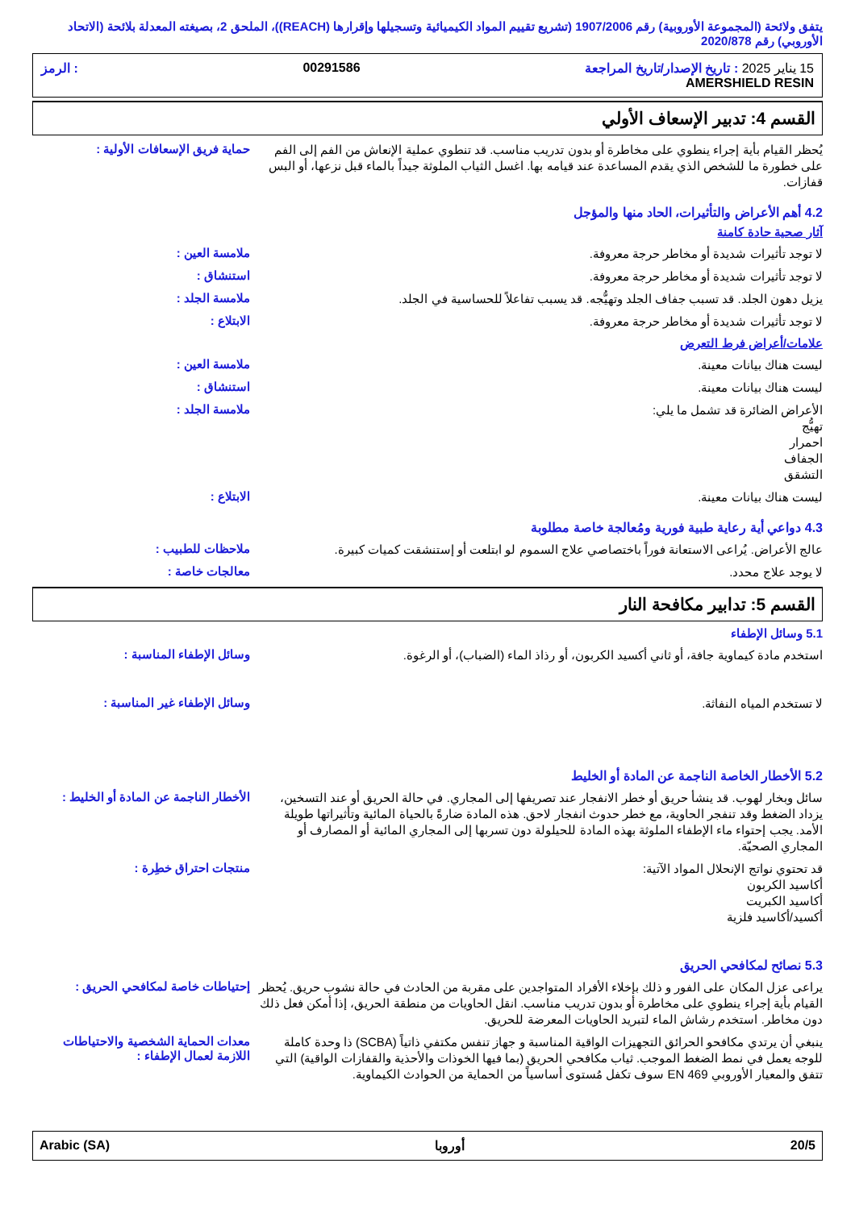يتفق ولائحة (المجموعة الأوروبية) رقم 1907/2006 (تشريع تقييم المواد الكيميائية وتسجيلها وإقرارها (REACH))، الملحق 2، بصيغته المعدلة بلائحة (الاتحاد الأوروبي) رقم 2020/878
15 يناير 2025 : تاريخ الإصدار/تاريخ المراجعة
AMERSHIELD RESIN
00291586 : الرمز
القسم 4: تدبير الإسعاف الأولي
يُحظر القيام بأية إجراء ينطوي على مخاطرة أو بدون تدريب مناسب. قد تنطوي عملية الإنعاش من الفم إلى الفم على خطورة ما للشخص الذي يقدم المساعدة عند قيامه بها. اغسل الثياب الملوثة جيداً بالماء قبل نزعها، أو البس قفازات.
حماية فريق الإسعافات الأولية :
4.2 أهم الأعراض والتأثيرات، الحاد منها والمؤجل
آثار صحية حادة كامنة
لا توجد تأثيرات شديدة أو مخاطر حرجة معروفة.
ملامسة العين :
لا توجد تأثيرات شديدة أو مخاطر حرجة معروفة.
استنشاق :
يزيل دهون الجلد. قد تسبب جفاف الجلد وتهيُّجه. قد يسبب تفاعلاً للحساسية في الجلد.
ملامسة الجلد :
لا توجد تأثيرات شديدة أو مخاطر حرجة معروفة.
الابتلاع :
علامات/أعراض فرط التعرض
ليست هناك بيانات معينة.
ملامسة العين :
ليست هناك بيانات معينة.
استنشاق :
الأعراض الضائرة قد تشمل ما يلي:
تهيُّج
احمرار
الجفاف
التشقق
ملامسة الجلد :
ليست هناك بيانات معينة.
الابتلاع :
4.3 دواعي أية رعاية طبية فورية ومُعالجة خاصة مطلوبة
عالج الأعراض. يُراعى الاستعانة فوراً باختصاصي علاج السموم لو ابتلعت أو إستنشقت كميات كبيرة.
ملاحظات للطبيب :
لا يوجد علاج محدد.
معالجات خاصة :
القسم 5: تدابير مكافحة النار
5.1 وسائل الإطفاء
استخدم مادة كيماوية جافة، أو ثاني أكسيد الكربون، أو رذاذ الماء (الضباب)، أو الرغوة.
وسائل الإطفاء المناسبة :
لا تستخدم المياه النفاثة.
وسائل الإطفاء غير المناسبة :
5.2 الأخطار الخاصة الناجمة عن المادة أو الخليط
سائل وبخار لهوب. قد ينشأ حريق أو خطر الانفجار عند تصريفها إلى المجاري. في حالة الحريق أو عند التسخين، يزداد الضغط وقد تنفجر الحاوية، مع خطر حدوث انفجار لاحق. هذه المادة ضارةً بالحياة المائية وتأثيراتها طويلة الأمد. يجب إحتواء ماء الإطفاء الملوثة بهذه المادة للحيلولة دون تسربها إلى المجاري المائية أو المصارف أو المجاري الصحيّة.
الأخطار الناجمة عن المادة أو الخليط :
قد تحتوي نواتج الإنحلال المواد الآتية:
أكاسيد الكربون
أكاسيد الكبريت
أكسيد/أكاسيد فلزية
منتجات احتراق خطِرة :
5.3 نصائح لمكافحي الحريق
يراعى عزل المكان على الفور و ذلك بإخلاء الأفراد المتواجدين على مقربة من الحادث في حالة نشوب حريق. يُحظر القيام بأية إجراء ينطوي على مخاطرة أو بدون تدريب مناسب. انقل الحاويات من منطقة الحريق، إذا أمكن فعل ذلك دون مخاطر. استخدم رشاش الماء لتبريد الحاويات المعرضة للحريق.
إحتياطات خاصة لمكافحي الحريق :
ينبغي أن يرتدي مكافحو الحرائق التجهيزات الواقية المناسبة و جهاز تنفس مكتفي ذاتياً (SCBA) ذا وحدة كاملة للوجه يعمل في نمط الضغط الموجب. ثياب مكافحي الحريق (بما فيها الخوذات والأحذية والقفازات الواقية) التي تتفق والمعيار الأوروبي EN 469 سوف تكفل مُستوى أساسياً من الحماية من الحوادث الكيماوية.
معدات الحماية الشخصية والاحتياطات اللازمة لعمال الإطفاء :
Arabic (SA) أوروبا 20/5